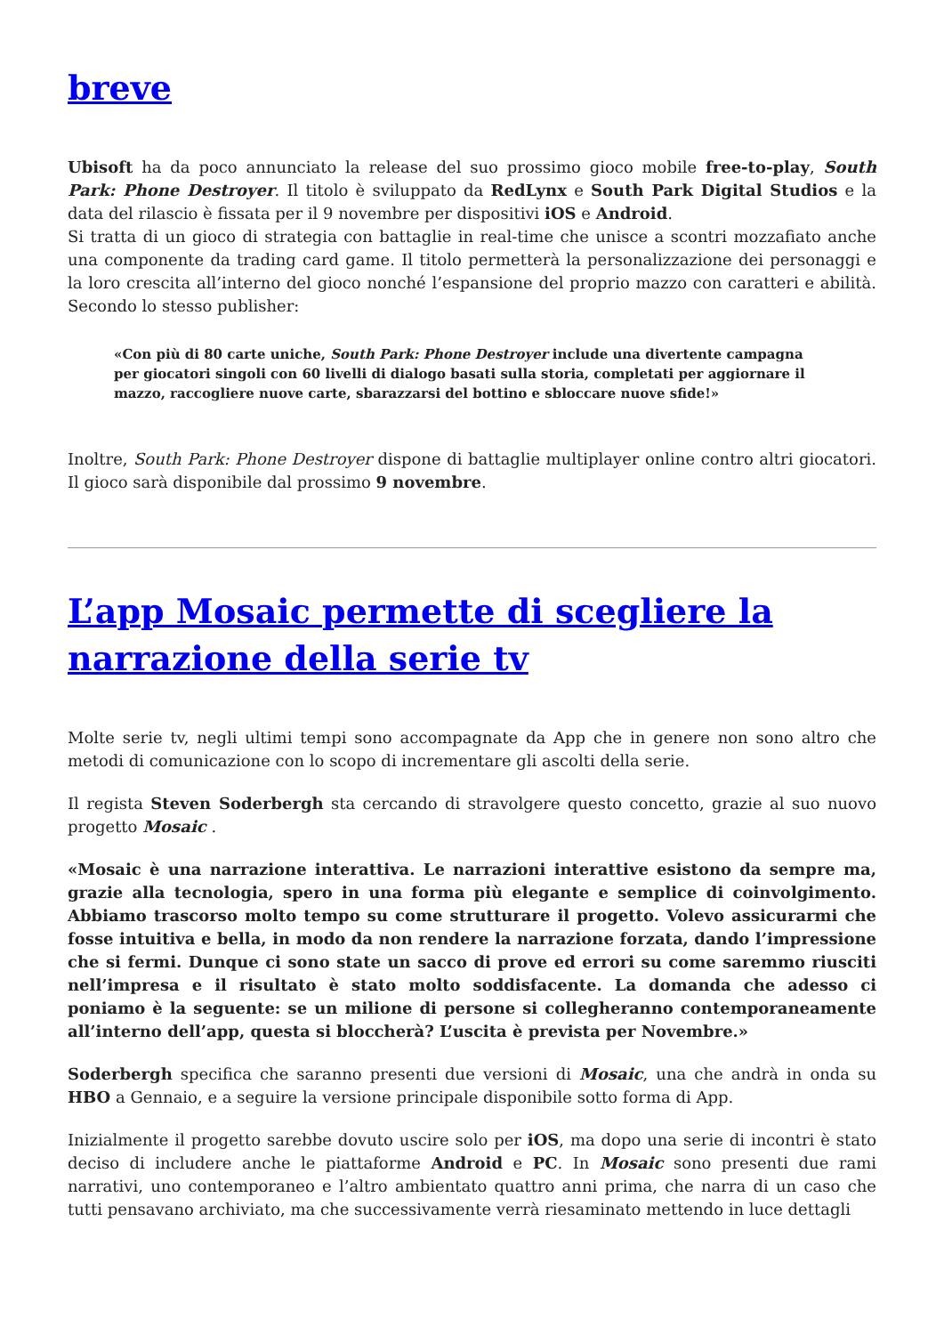breve
Ubisoft ha da poco annunciato la release del suo prossimo gioco mobile free-to-play, South Park: Phone Destroyer. Il titolo è sviluppato da RedLynx e South Park Digital Studios e la data del rilascio è fissata per il 9 novembre per dispositivi iOS e Android.
Si tratta di un gioco di strategia con battaglie in real-time che unisce a scontri mozzafiato anche una componente da trading card game. Il titolo permetterà la personalizzazione dei personaggi e la loro crescita all’interno del gioco nonché l’espansione del proprio mazzo con caratteri e abilità. Secondo lo stesso publisher:
«Con più di 80 carte uniche, South Park: Phone Destroyer include una divertente campagna per giocatori singoli con 60 livelli di dialogo basati sulla storia, completati per aggiornare il mazzo, raccogliere nuove carte, sbarazzarsi del bottino e sbloccare nuove sfide!»
Inoltre, South Park: Phone Destroyer dispone di battaglie multiplayer online contro altri giocatori. Il gioco sarà disponibile dal prossimo 9 novembre.
L’app Mosaic permette di scegliere la narrazione della serie tv
Molte serie tv, negli ultimi tempi sono accompagnate da App che in genere non sono altro che metodi di comunicazione con lo scopo di incrementare gli ascolti della serie.
Il regista Steven Soderbergh sta cercando di stravolgere questo concetto, grazie al suo nuovo progetto Mosaic .
«Mosaic è una narrazione interattiva. Le narrazioni interattive esistono da sempre ma, grazie alla tecnologia, spero in una forma più elegante e semplice di coinvolgimento. Abbiamo trascorso molto tempo su come strutturare il progetto. Volevo assicurarmi che fosse intuitiva e bella, in modo da non rendere la narrazione forzata, dando l’impressione che si fermi. Dunque ci sono state un sacco di prove ed errori su come saremmo riusciti nell’impresa e il risultato è stato molto soddisfacente. La domanda che adesso ci poniamo è la seguente: se un milione di persone si collegheranno contemporaneamente all’interno dell’app, questa si bloccherà? L’uscita è prevista per Novembre.»
Soderbergh specifica che saranno presenti due versioni di Mosaic, una che andrà in onda su HBO a Gennaio, e a seguire la versione principale disponibile sotto forma di App.
Inizialmente il progetto sarebbe dovuto uscire solo per iOS, ma dopo una serie di incontri è stato deciso di includere anche le piattaforme Android e PC. In Mosaic sono presenti due rami narrativi, uno contemporaneo e l’altro ambientato quattro anni prima, che narra di un caso che tutti pensavano archiviato, ma che successivamente verrà riesaminato mettendo in luce dettagli